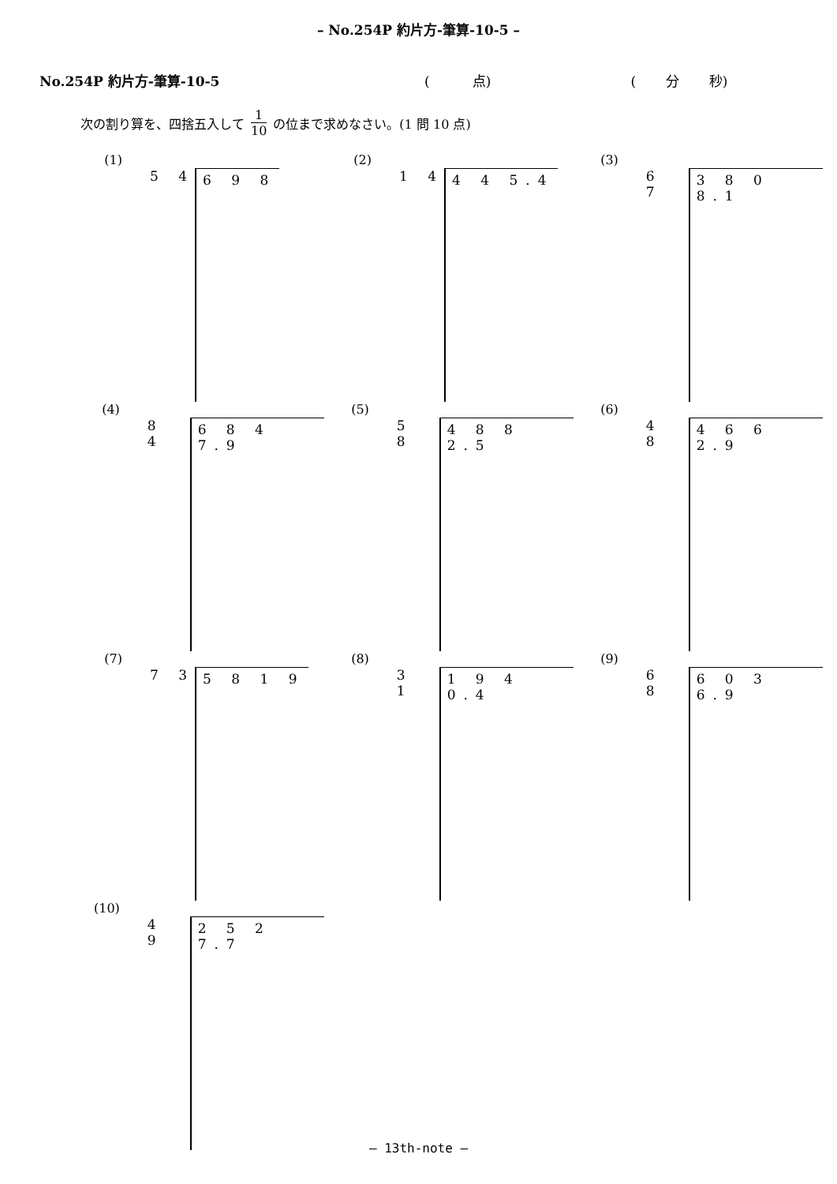– No.254P 約片方-筆算-10-5 –
No.254P 約片方-筆算-10-5 ( 点) ( 分 秒)
次の割り算を、四捨五入して
1
10
の位まで求めなさい。(1 問 10 点)
(1)
5 4 6 9 8
(2)
1 4 4 4 5.4
(3)
6 7 3 8 0 8.1
(4)
8 4 6 8 4 7.9
(5)
5 8 4 8 8 2.5
(6)
4 8 4 6 6 2.9
(7)
7 3 5 8 1 9
(8)
3 1 1 9 4 0.4
(9)
6 8 6 0 3 6.9
(10)
4 9 2 5 2 7.7
– 13th-note –